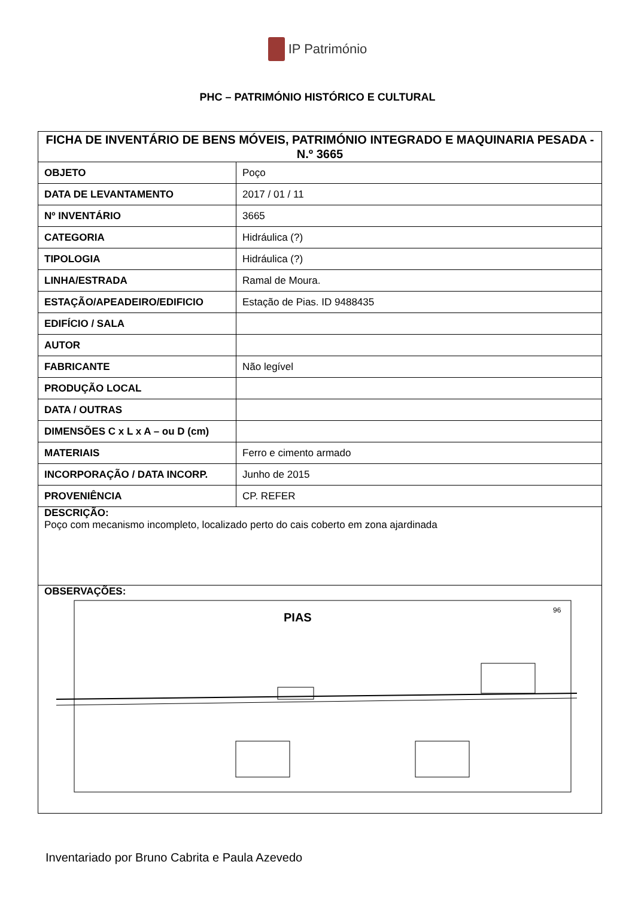IP Património
PHC – PATRIMÓNIO HISTÓRICO E CULTURAL
| FICHA DE INVENTÁRIO DE BENS MÓVEIS, PATRIMÓNIO INTEGRADO E MAQUINARIA PESADA - N.º 3665 | |
| OBJETO | Poço |
| DATA DE LEVANTAMENTO | 2017 / 01 / 11 |
| Nº INVENTÁRIO | 3665 |
| CATEGORIA | Hidráulica (?) |
| TIPOLOGIA | Hidráulica (?) |
| LINHA/ESTRADA | Ramal de Moura. |
| ESTAÇÃO/APEADEIRO/EDIFICIO | Estação de Pias. ID 9488435 |
| EDIFÍCIO / SALA | |
| AUTOR | |
| FABRICANTE | Não legível |
| PRODUÇÃO LOCAL | |
| DATA / OUTRAS | |
| DIMENSÕES C x L x A – ou D (cm) | |
| MATERIAIS | Ferro e cimento armado |
| INCORPORAÇÃO / DATA INCORP. | Junho de 2015 |
| PROVENIÊNCIA | CP. REFER |
| DESCRIÇÃO: Poço com mecanismo incompleto, localizado perto do cais coberto em zona ajardinada | |
| OBSERVAÇÕES: PIAS 96 | |
Inventariado por Bruno Cabrita e Paula Azevedo